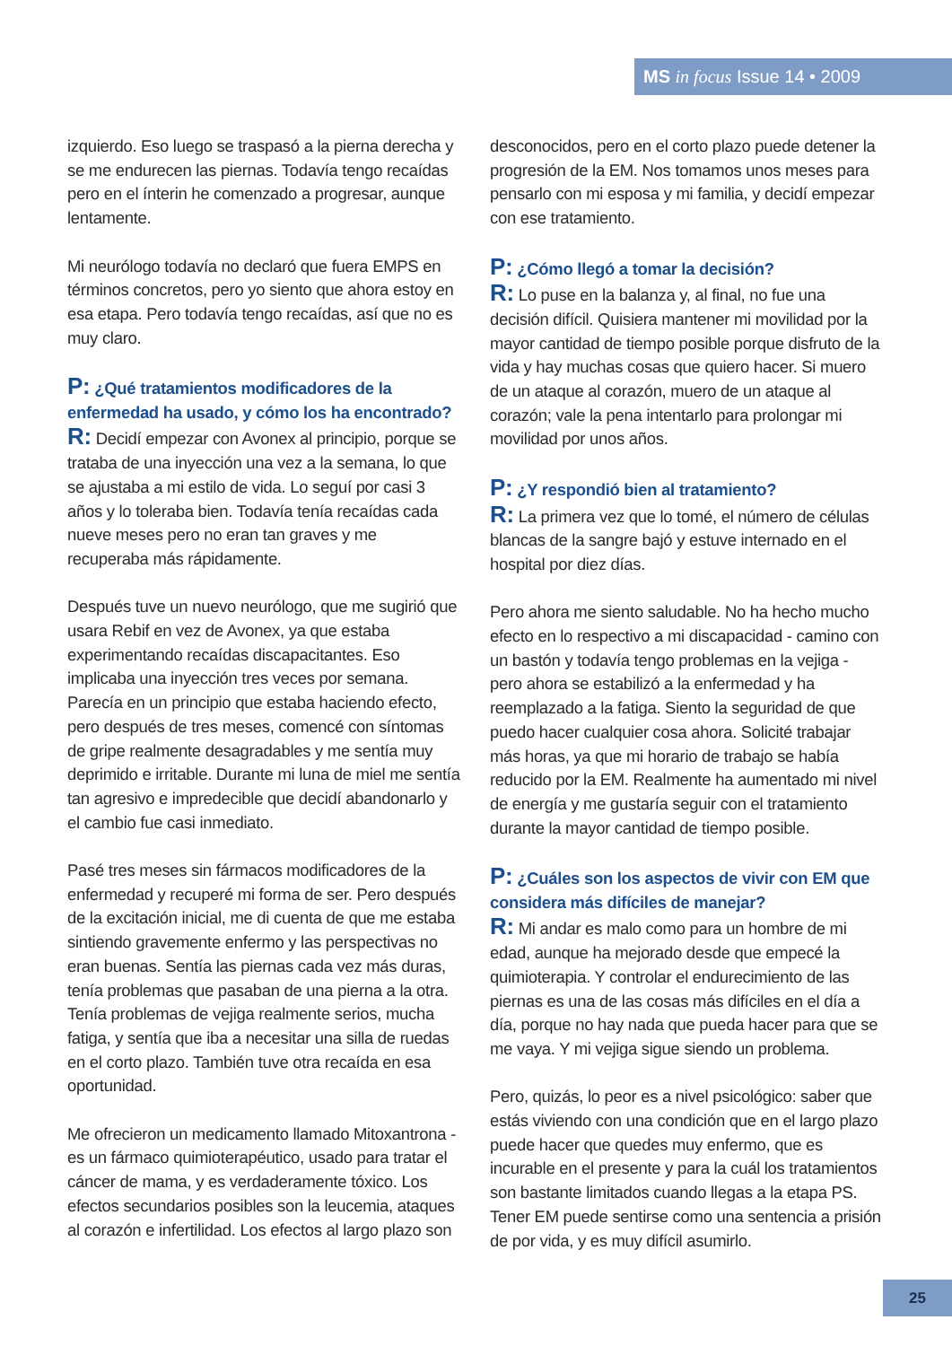MS in focus Issue 14 • 2009
izquierdo. Eso luego se traspasó a la pierna derecha y se me endurecen las piernas. Todavía tengo recaídas pero en el ínterin he comenzado a progresar, aunque lentamente.
Mi neurólogo todavía no declaró que fuera EMPS en términos concretos, pero yo siento que ahora estoy en esa etapa. Pero todavía tengo recaídas, así que no es muy claro.
P: ¿Qué tratamientos modificadores de la enfermedad ha usado, y cómo los ha encontrado?
R: Decidí empezar con Avonex al principio, porque se trataba de una inyección una vez a la semana, lo que se ajustaba a mi estilo de vida. Lo seguí por casi 3 años y lo toleraba bien. Todavía tenía recaídas cada nueve meses pero no eran tan graves y me recuperaba más rápidamente.
Después tuve un nuevo neurólogo, que me sugirió que usara Rebif en vez de Avonex, ya que estaba experimentando recaídas discapacitantes. Eso implicaba una inyección tres veces por semana. Parecía en un principio que estaba haciendo efecto, pero después de tres meses, comencé con síntomas de gripe realmente desagradables y me sentía muy deprimido e irritable. Durante mi luna de miel me sentía tan agresivo e impredecible que decidí abandonarlo y el cambio fue casi inmediato.
Pasé tres meses sin fármacos modificadores de la enfermedad y recuperé mi forma de ser. Pero después de la excitación inicial, me di cuenta de que me estaba sintiendo gravemente enfermo y las perspectivas no eran buenas. Sentía las piernas cada vez más duras, tenía problemas que pasaban de una pierna a la otra. Tenía problemas de vejiga realmente serios, mucha fatiga, y sentía que iba a necesitar una silla de ruedas en el corto plazo. También tuve otra recaída en esa oportunidad.
Me ofrecieron un medicamento llamado Mitoxantrona - es un fármaco quimioterapéutico, usado para tratar el cáncer de mama, y es verdaderamente tóxico. Los efectos secundarios posibles son la leucemia, ataques al corazón e infertilidad. Los efectos al largo plazo son
desconocidos, pero en el corto plazo puede detener la progresión de la EM. Nos tomamos unos meses para pensarlo con mi esposa y mi familia, y decidí empezar con ese tratamiento.
P: ¿Cómo llegó a tomar la decisión?
R: Lo puse en la balanza y, al final, no fue una decisión difícil. Quisiera mantener mi movilidad por la mayor cantidad de tiempo posible porque disfruto de la vida y hay muchas cosas que quiero hacer. Si muero de un ataque al corazón, muero de un ataque al corazón; vale la pena intentarlo para prolongar mi movilidad por unos años.
P: ¿Y respondió bien al tratamiento?
R: La primera vez que lo tomé, el número de células blancas de la sangre bajó y estuve internado en el hospital por diez días.
Pero ahora me siento saludable. No ha hecho mucho efecto en lo respectivo a mi discapacidad - camino con un bastón y todavía tengo problemas en la vejiga - pero ahora se estabilizó a la enfermedad y ha reemplazado a la fatiga. Siento la seguridad de que puedo hacer cualquier cosa ahora. Solicité trabajar más horas, ya que mi horario de trabajo se había reducido por la EM. Realmente ha aumentado mi nivel de energía y me gustaría seguir con el tratamiento durante la mayor cantidad de tiempo posible.
P: ¿Cuáles son los aspectos de vivir con EM que considera más difíciles de manejar?
R: Mi andar es malo como para un hombre de mi edad, aunque ha mejorado desde que empecé la quimioterapia. Y controlar el endurecimiento de las piernas es una de las cosas más difíciles en el día a día, porque no hay nada que pueda hacer para que se me vaya. Y mi vejiga sigue siendo un problema.
Pero, quizás, lo peor es a nivel psicológico: saber que estás viviendo con una condición que en el largo plazo puede hacer que quedes muy enfermo, que es incurable en el presente y para la cuál los tratamientos son bastante limitados cuando llegas a la etapa PS. Tener EM puede sentirse como una sentencia a prisión de por vida, y es muy difícil asumirlo.
25